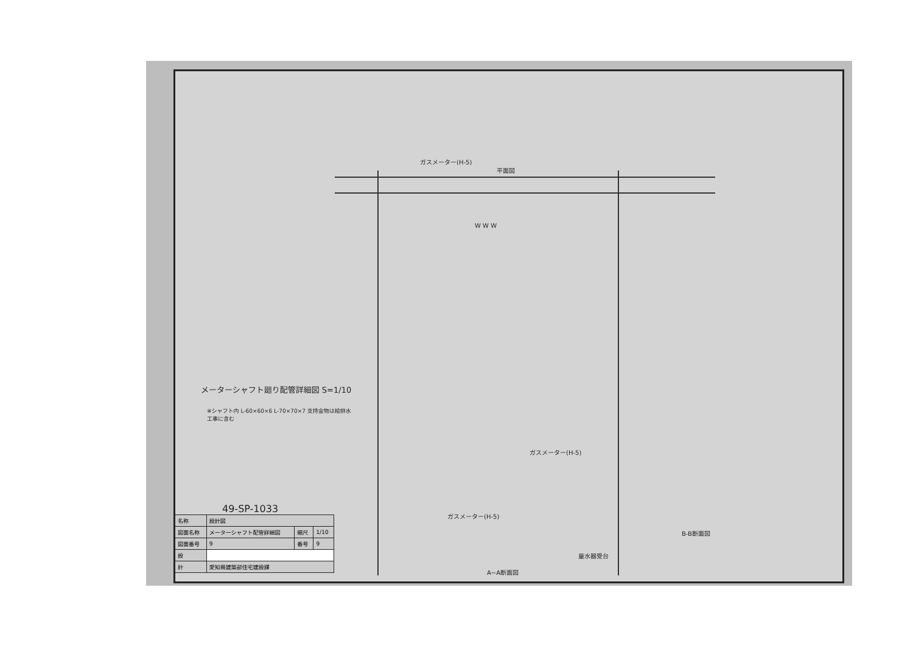平面図
ガスメーター(H-5)
W W W
ガスメーター(H-5)
ガスメーター(H-5)
A~A断面図
B-B断面図
量水器受台
メーターシャフト廻り配管詳細図 S=1/10
※シャフト内 L-60×60×6 L-70×70×7 支持金物は給排水工事に含む
49-SP-1033
| 名称 | 設計図 | | |
| 図面名称 | メーターシャフト配管詳細図 | 縮尺 | 1/10 |
| 図面番号 | 9 | 番号 | 9 |
| 設 | | | |
| 計 | 愛知県建築部住宅建設課 | | |